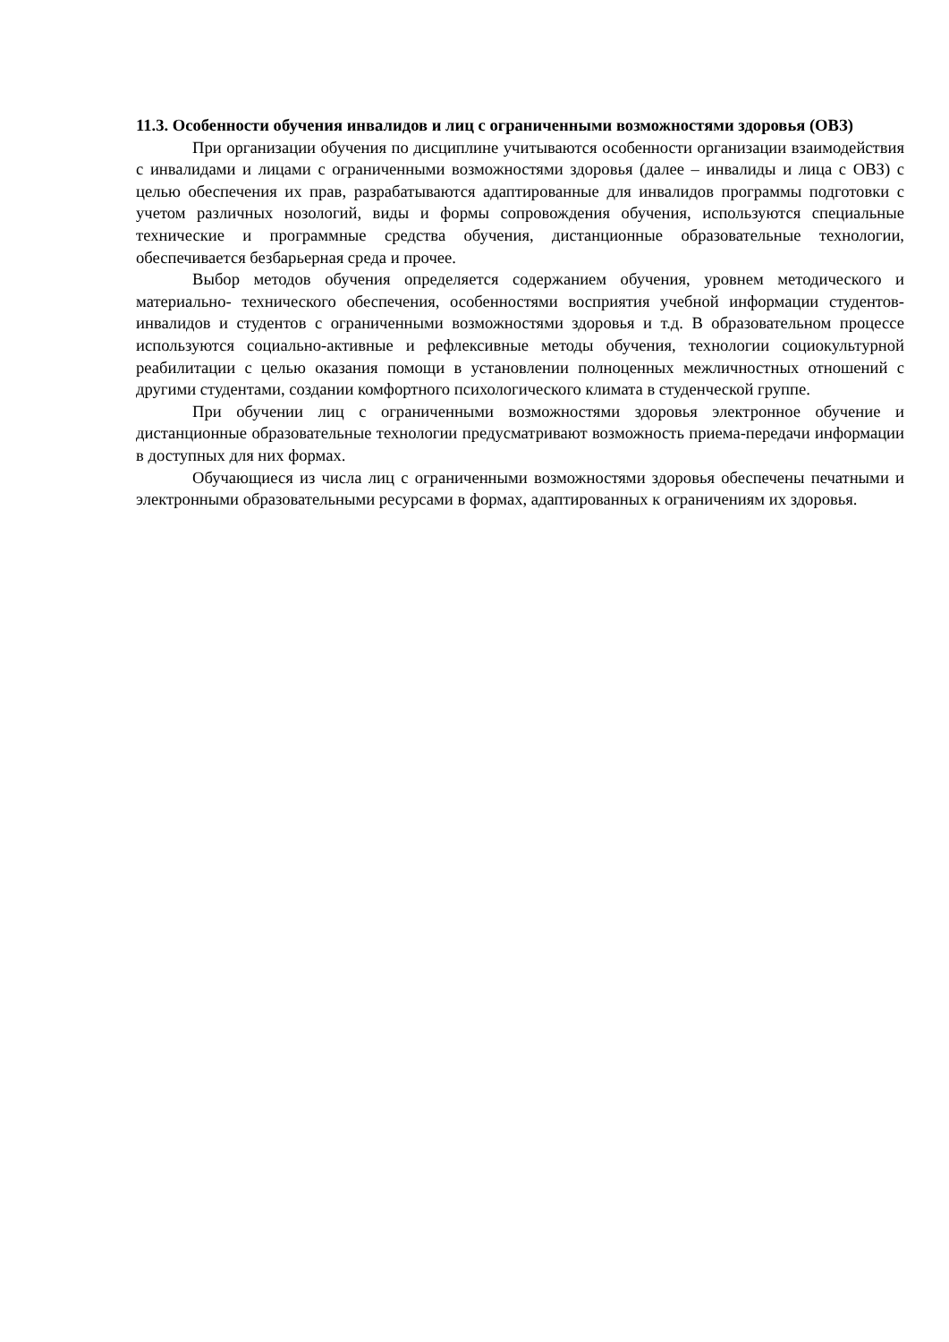11.3. Особенности обучения инвалидов и лиц с ограниченными возможностями здоровья (ОВЗ)
При организации обучения по дисциплине учитываются особенности организации взаимодействия с инвалидами и лицами с ограниченными возможностями здоровья (далее – инвалиды и лица с ОВЗ) с целью обеспечения их прав, разрабатываются адаптированные для инвалидов программы подготовки с учетом различных нозологий, виды и формы сопровождения обучения, используются специальные технические и программные средства обучения, дистанционные образовательные технологии, обеспечивается безбарьерная среда и прочее.
Выбор методов обучения определяется содержанием обучения, уровнем методического и материально- технического обеспечения, особенностями восприятия учебной информации студентов-инвалидов и студентов с ограниченными возможностями здоровья и т.д. В образовательном процессе используются социально-активные и рефлексивные методы обучения, технологии социокультурной реабилитации с целью оказания помощи в установлении полноценных межличностных отношений с другими студентами, создании комфортного психологического климата в студенческой группе.
При обучении лиц с ограниченными возможностями здоровья электронное обучение и дистанционные образовательные технологии предусматривают возможность приема-передачи информации в доступных для них формах.
Обучающиеся из числа лиц с ограниченными возможностями здоровья обеспечены печатными и электронными образовательными ресурсами в формах, адаптированных к ограничениям их здоровья.